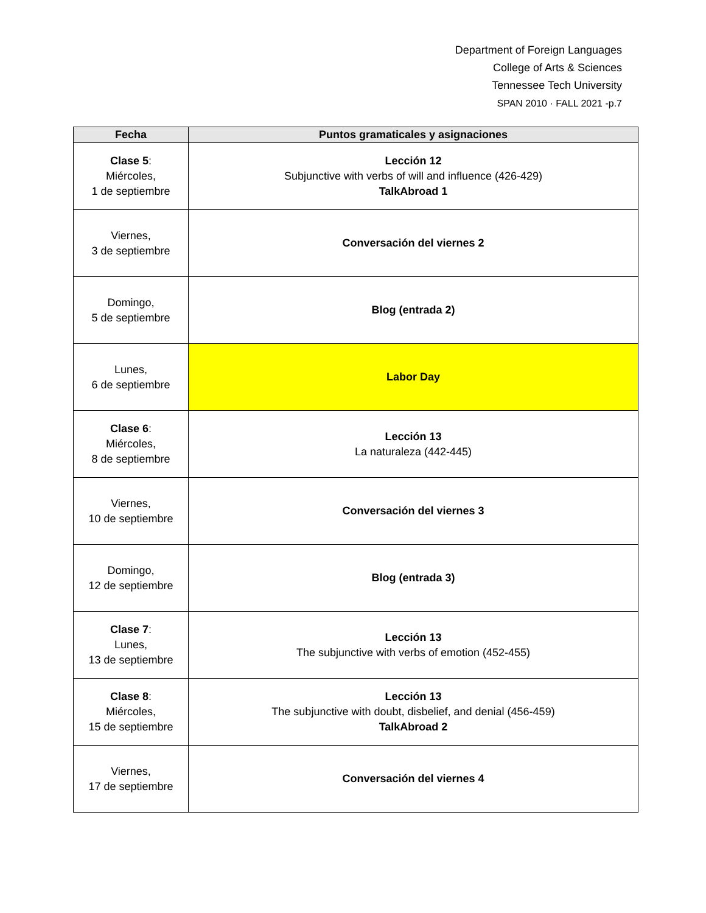Department of Foreign Languages
College of Arts & Sciences
Tennessee Tech University
SPAN 2010 · FALL 2021 -p.7
| Fecha | Puntos gramaticales y asignaciones |
| --- | --- |
| Clase 5 : Miércoles, 1 de septiembre | Lección 12 Subjunctive with verbs of will and influence (426-429) TalkAbroad 1 |
| Viernes, 3 de septiembre | Conversación del viernes 2 |
| Domingo, 5 de septiembre | Blog (entrada 2) |
| Lunes, 6 de septiembre | Labor Day |
| Clase 6 : Miércoles, 8 de septiembre | Lección 13 La naturaleza (442-445) |
| Viernes, 10 de septiembre | Conversación del viernes 3 |
| Domingo, 12 de septiembre | Blog (entrada 3) |
| Clase 7 : Lunes, 13 de septiembre | Lección 13 The subjunctive with verbs of emotion (452-455) |
| Clase 8 : Miércoles, 15 de septiembre | Lección 13 The subjunctive with doubt, disbelief, and denial (456-459) TalkAbroad 2 |
| Viernes, 17 de septiembre | Conversación del viernes 4 |